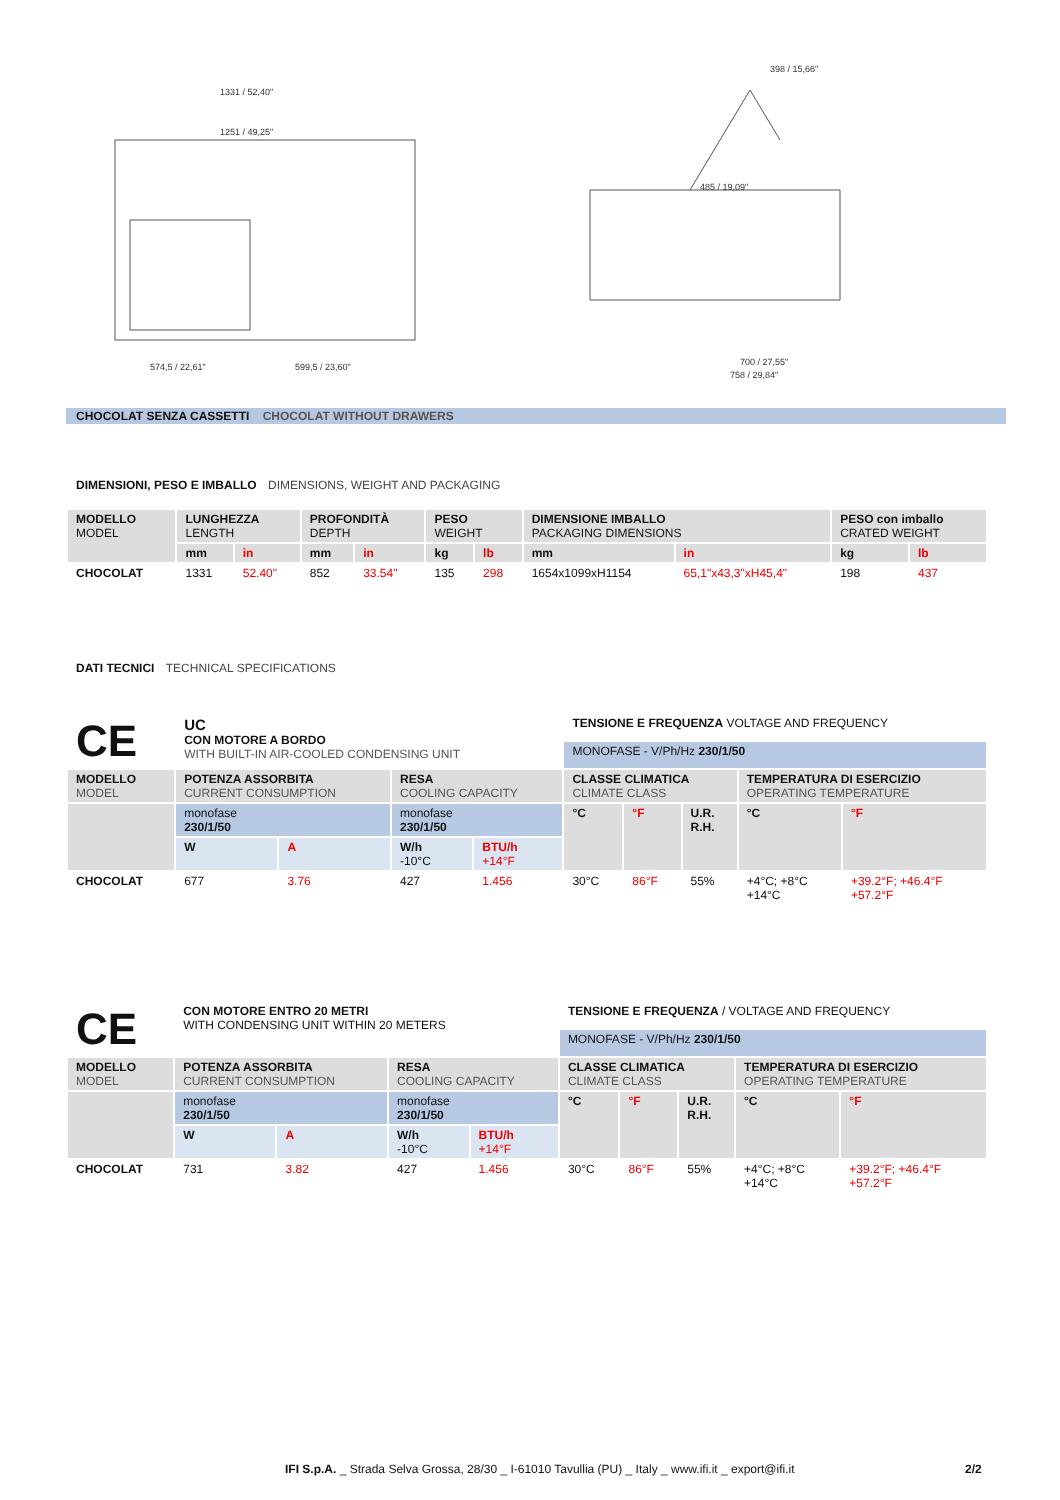1331 / 52,40"
1251 / 49,25"
574,5 / 22,61"
599,5 / 23,60"
398 / 15,66"
700 / 27,55"
758 / 29,84"
485 / 19,09"
CHOCOLAT SENZA CASSETTI CHOCOLAT WITHOUT DRAWERS
DIMENSIONI, PESO E IMBALLO DIMENSIONS, WEIGHT AND PACKAGING
| MODELLO MODEL | LUNGHEZZA LENGTH | | PROFONDITÀ DEPTH | | PESO WEIGHT | | DIMENSIONE IMBALLO PACKAGING DIMENSIONS | | PESO con imballo CRATED WEIGHT | |
| --- | --- | --- | --- | --- | --- | --- | --- | --- | --- | --- |
| | mm | in | mm | in | kg | lb | mm | in | kg | lb |
| CHOCOLAT | 1331 | 52.40" | 852 | 33.54" | 135 | 298 | 1654x1099xH1154 | 65,1"x43,3"xH45,4" | 198 | 437 |
DATI TECNICI TECHNICAL SPECIFICATIONS
| CE | UC CON MOTORE A BORDO WITH BUILT-IN AIR-COOLED CONDENSING UNIT | | | | TENSIONE E FREQUENZA VOLTAGE AND FREQUENCY | | | | |
| | | | | | MONOFASE - V/Ph/Hz 230/1/50 | | | | |
| MODELLO MODEL | POTENZA ASSORBITA CURRENT CONSUMPTION | | RESA COOLING CAPACITY | | CLASSE CLIMATICA CLIMATE CLASS | | | TEMPERATURA DI ESERCIZIO OPERATING TEMPERATURE | |
| | monofase 230/1/50 | | monofase 230/1/50 | | °C | °F | U.R. R.H. | °C | °F |
| | W | A | W/h -10°C | BTU/h +14°F | | | | | |
| CHOCOLAT | 677 | 3.76 | 427 | 1.456 | 30°C | 86°F | 55% | +4°C; +8°C +14°C | +39.2°F; +46.4°F +57.2°F |
| CE | CON MOTORE ENTRO 20 METRI WITH CONDENSING UNIT WITHIN 20 METERS | | | | TENSIONE E FREQUENZA / VOLTAGE AND FREQUENCY | | | | |
| | | | | | MONOFASE - V/Ph/Hz 230/1/50 | | | | |
| MODELLO MODEL | POTENZA ASSORBITA CURRENT CONSUMPTION | | RESA COOLING CAPACITY | | CLASSE CLIMATICA CLIMATE CLASS | | | TEMPERATURA DI ESERCIZIO OPERATING TEMPERATURE | |
| | monofase 230/1/50 | | monofase 230/1/50 | | °C | °F | U.R. R.H. | °C | °F |
| | W | A | W/h -10°C | BTU/h +14°F | | | | | |
| CHOCOLAT | 731 | 3.82 | 427 | 1.456 | 30°C | 86°F | 55% | +4°C; +8°C +14°C | +39.2°F; +46.4°F +57.2°F |
IFI S.p.A. _ Strada Selva Grossa, 28/30 _ I-61010 Tavullia (PU) _ Italy _ www.ifi.it _ export@ifi.it
2/2